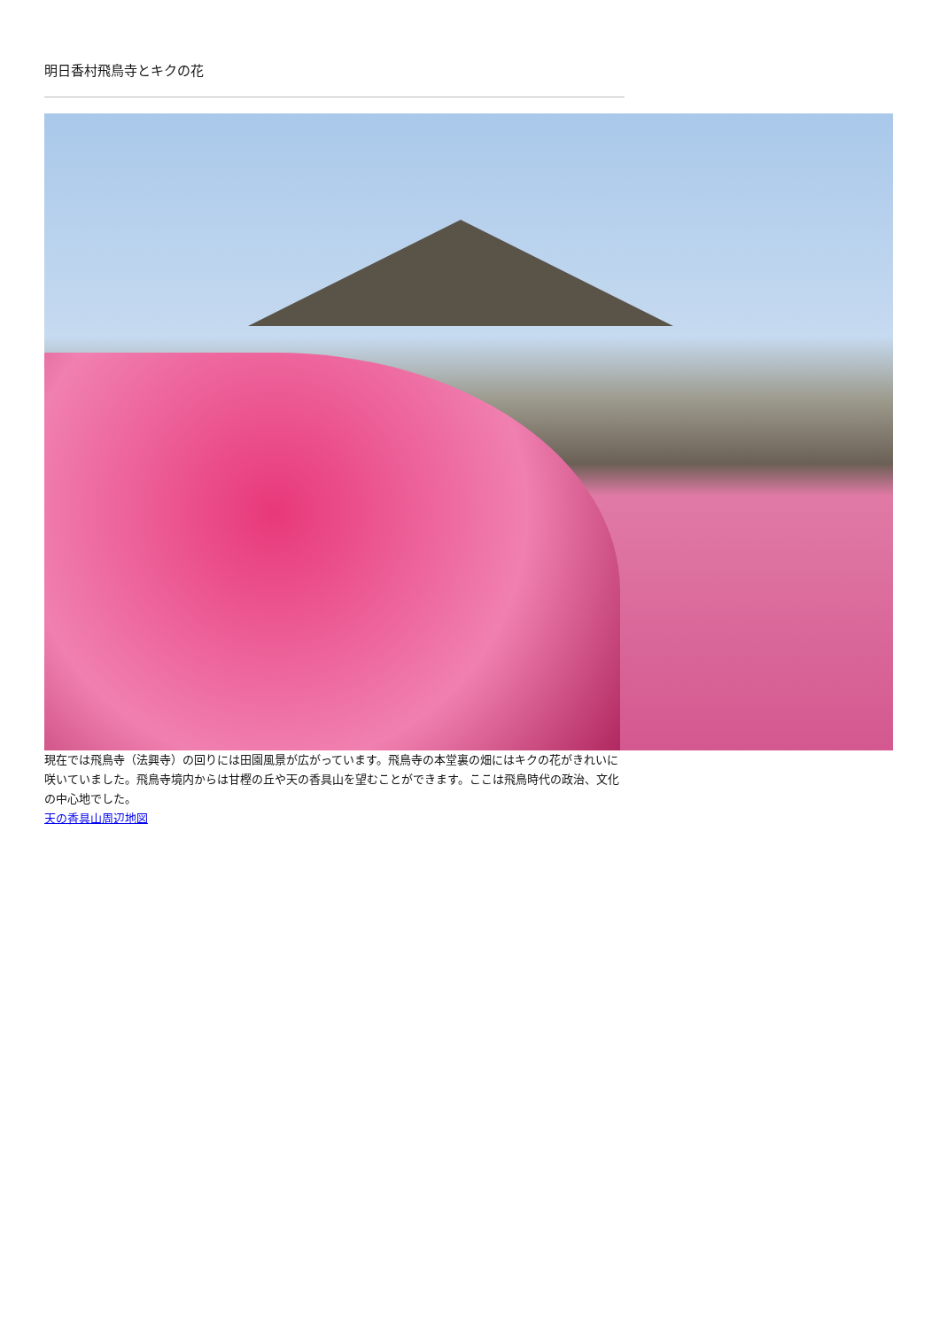明日香村飛鳥寺とキクの花
現在では飛鳥寺（法興寺）の回りには田園風景が広がっています。飛鳥寺の本堂裏の畑にはキクの花がきれいに咲いていました。飛鳥寺境内からは甘樫の丘や天の香具山を望むことができます。ここは飛鳥時代の政治、文化の中心地でした。
天の香具山周辺地図